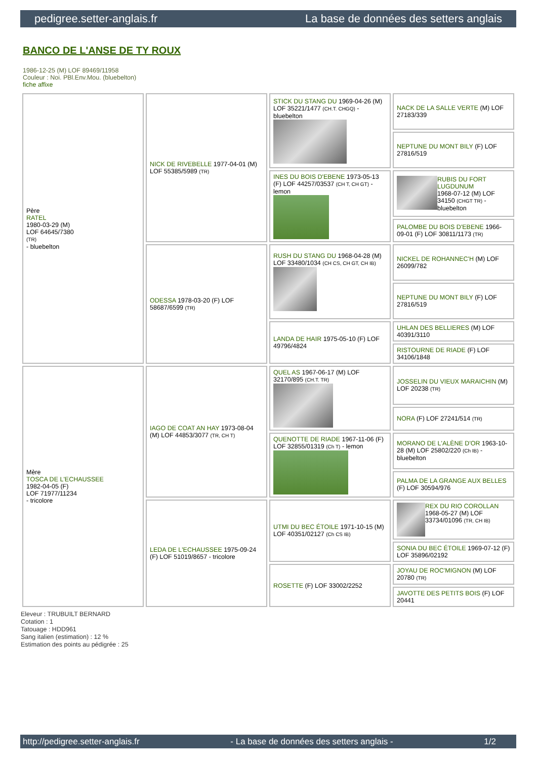pedigree.setter-anglais.fr La base de données des setters anglais
BANCO DE L'ANSE DE TY ROUX
1986-12-25 (M) LOF 89469/11958
Couleur : Noi. PBl.Env.Mou. (bluebelton)
fiche affixe
| Père RATEL 1980-03-29 (M) LOF 64645/7380 (TR) - bluebelton | NICK DE RIVEBELLE 1977-04-01 (M) LOF 55385/5989 (TR) | STICK DU STANG DU 1969-04-26 (M) LOF 35221/1477 (CH.T. CHGQ) - bluebelton | NACK DE LA SALLE VERTE (M) LOF 27183/339 |
| | | | NEPTUNE DU MONT BILY (F) LOF 27816/519 |
| | | INES DU BOIS D'EBENE 1973-05-13 (F) LOF 44257/03537 (CH T, CH GT) - lemon | RUBIS DU FORT LUGDUNUM 1968-07-12 (M) LOF 34150 (CHGT TR) - bluebelton |
| | | | PALOMBE DU BOIS D'EBENE 1966-09-01 (F) LOF 30811/1173 (TR) |
| | ODESSA 1978-03-20 (F) LOF 58687/6599 (TR) | RUSH DU STANG DU 1968-04-28 (M) LOF 33480/1034 (CH CS, CH GT, CH IB) | NICKEL DE ROHANNEC'H (M) LOF 26099/782 |
| | | | NEPTUNE DU MONT BILY (F) LOF 27816/519 |
| | | LANDA DE HAIR 1975-05-10 (F) LOF 49796/4824 | UHLAN DES BELLIERES (M) LOF 40391/3110 |
| | | | RISTOURNE DE RIADE (F) LOF 34106/1848 |
| Mère TOSCA DE L'ECHAUSSEE 1982-04-05 (F) LOF 71977/11234 - tricolore | IAGO DE COAT AN HAY 1973-08-04 (M) LOF 44853/3077 (TR, CH T) | QUEL AS 1967-06-17 (M) LOF 32170/895 (CH.T. TR) | JOSSELIN DU VIEUX MARAICHIN (M) LOF 20238 (TR) |
| | | | NORA (F) LOF 27241/514 (TR) |
| | | QUENOTTE DE RIADE 1967-11-06 (F) LOF 32855/01319 (Ch T) - lemon | MORANO DE L'ALÈNE D'OR 1963-10-28 (M) LOF 25802/220 (Ch IB) - bluebelton |
| | | | PALMA DE LA GRANGE AUX BELLES (F) LOF 30594/976 |
| | LEDA DE L'ECHAUSSEE 1975-09-24 (F) LOF 51019/8657 - tricolore | UTMI DU BEC ÉTOILE 1971-10-15 (M) LOF 40351/02127 (Ch CS IB) | REX DU RIO COROLLAN 1968-05-27 (M) LOF 33734/01096 (TR, CH IB) |
| | | | SONIA DU BEC ÉTOILE 1969-07-12 (F) LOF 35896/02192 |
| | | ROSETTE (F) LOF 33002/2252 | JOYAU DE ROC'MIGNON (M) LOF 20780 (TR) |
| | | | JAVOTTE DES PETITS BOIS (F) LOF 20441 |
Eleveur : TRUBUILT BERNARD
Cotation : 1
Tatouage : HDD961
Sang italien (estimation) : 12 %
Estimation des points au pédigrée : 25
http://pedigree.setter-anglais.fr - La base de données des setters anglais - 1/2